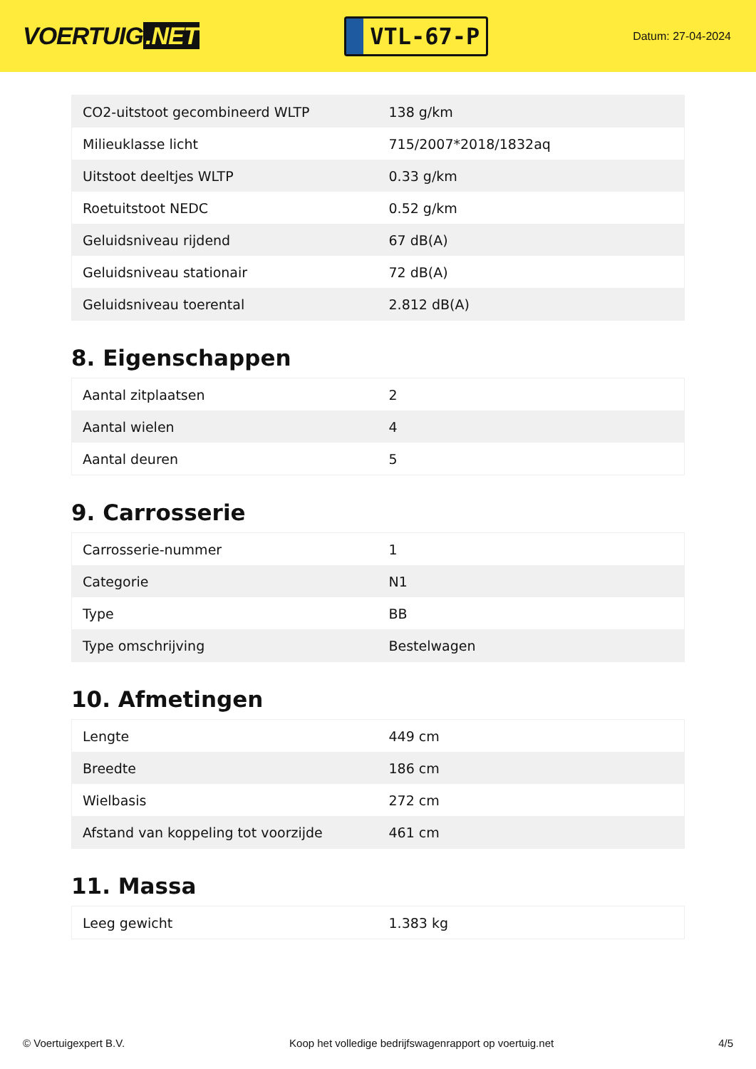VOERTUIG.NET
VTL-67-P
Datum: 27-04-2024
| CO2-uitstoot gecombineerd WLTP | 138 g/km |
| Milieuklasse licht | 715/2007*2018/1832aq |
| Uitstoot deeltjes WLTP | 0.33 g/km |
| Roetuitstoot NEDC | 0.52 g/km |
| Geluidsniveau rijdend | 67 dB(A) |
| Geluidsniveau stationair | 72 dB(A) |
| Geluidsniveau toerental | 2.812 dB(A) |
8. Eigenschappen
| Aantal zitplaatsen | 2 |
| Aantal wielen | 4 |
| Aantal deuren | 5 |
9. Carrosserie
| Carrosserie-nummer | 1 |
| Categorie | N1 |
| Type | BB |
| Type omschrijving | Bestelwagen |
10. Afmetingen
| Lengte | 449 cm |
| Breedte | 186 cm |
| Wielbasis | 272 cm |
| Afstand van koppeling tot voorzijde | 461 cm |
11. Massa
| Leeg gewicht | 1.383 kg |
© Voertuigexpert B.V. Koop het volledige bedrijfswagenrapport op voertuig.net 4/5